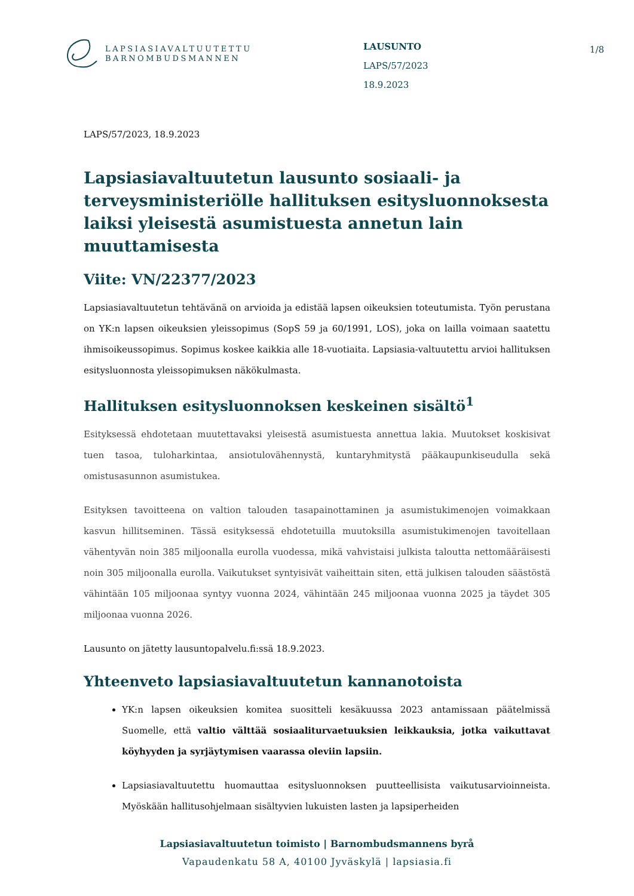LAPSIASIAVALTUUTETTU
BARNOMBUDSMANNEN
LAUSUNTO
LAPS/57/2023
18.9.2023
1/8
LAPS/57/2023, 18.9.2023
Lapsiasiavaltuutetun lausunto sosiaali- ja terveysministeriölle hallituksen esitysluonnoksesta laiksi yleisestä asumistuesta annetun lain muuttamisesta
Viite: VN/22377/2023
Lapsiasiavaltuutetun tehtävänä on arvioida ja edistää lapsen oikeuksien toteutumista. Työn perustana on YK:n lapsen oikeuksien yleissopimus (SopS 59 ja 60/1991, LOS), joka on lailla voimaan saatettu ihmisoikeussopimus. Sopimus koskee kaikkia alle 18-vuotiaita. Lapsiasia-valtuutettu arvioi hallituksen esitysluonnosta yleissopimuksen näkökulmasta.
Hallituksen esitysluonnoksen keskeinen sisältö<sup>1</sup>
Esityksessä ehdotetaan muutettavaksi yleisestä asumistuesta annettua lakia. Muutokset koskisivat tuen tasoa, tuloharkintaa, ansiotulovähennystä, kuntaryhmitystä pääkaupunkiseudulla sekä omistusasunnon asumistukea.
Esityksen tavoitteena on valtion talouden tasapainottaminen ja asumistukimenojen voimakkaan kasvun hillitseminen. Tässä esityksessä ehdotetuilla muutoksilla asumistukimenojen tavoitellaan vähentyvän noin 385 miljoonalla eurolla vuodessa, mikä vahvistaisi julkista taloutta nettomääräisesti noin 305 miljoonalla eurolla. Vaikutukset syntyisivät vaiheittain siten, että julkisen talouden säästöstä vähintään 105 miljoonaa syntyy vuonna 2024, vähintään 245 miljoonaa vuonna 2025 ja täydet 305 miljoonaa vuonna 2026.
Lausunto on jätetty lausuntopalvelu.fi:ssä 18.9.2023.
Yhteenveto lapsiasiavaltuutetun kannanotoista
YK:n lapsen oikeuksien komitea suositteli kesäkuussa 2023 antamissaan päätelmissä Suomelle, että valtio välttää sosiaaliturvaetuuksien leikkauksia, jotka vaikuttavat köyhyyden ja syrjäytymisen vaarassa oleviin lapsiin.
Lapsiasiavaltuutettu huomauttaa esitysluonnoksen puutteellisista vaikutusarvioinneista. Myöskään hallitusohjelmaan sisältyvien lukuisten lasten ja lapsiperheiden
Lapsiasiavaltuutetun toimisto | Barnombudsmannens byrå
Vapaudenkatu 58 A, 40100 Jyväskylä | lapsiasia.fi